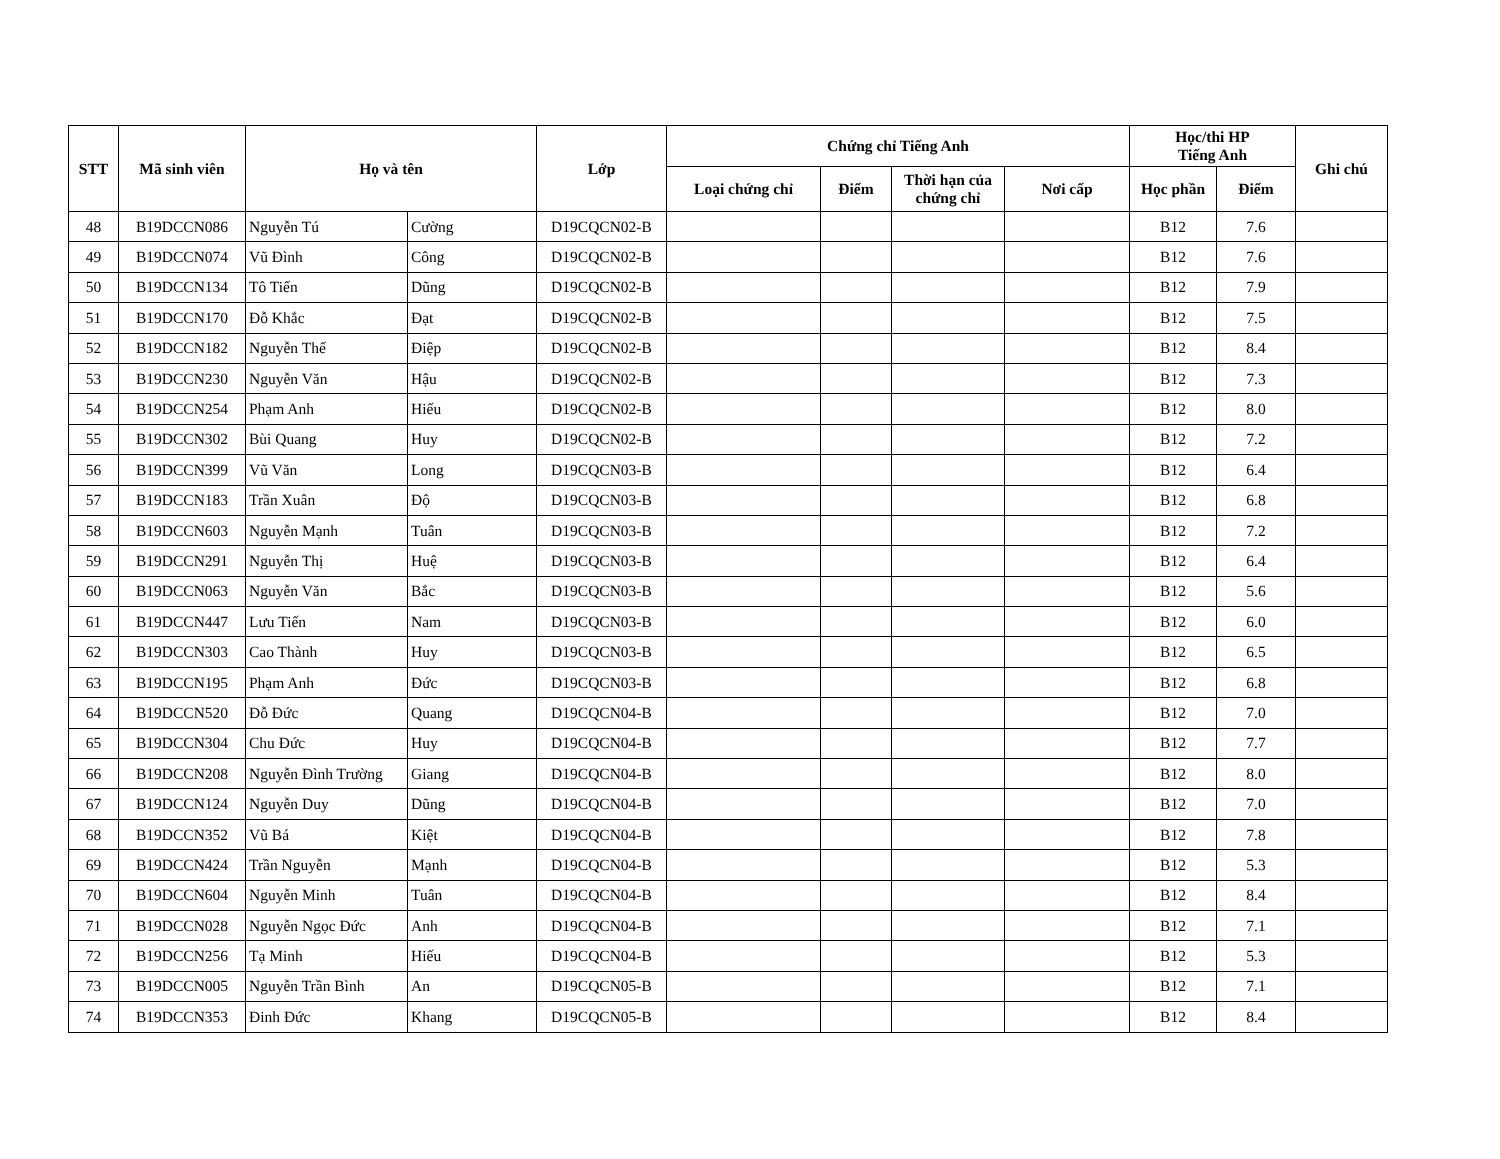| STT | Mã sinh viên | Họ và tên | | Lớp | Chứng chỉ Tiếng Anh | | | | Học/thi HP Tiếng Anh | | Ghi chú |
| --- | --- | --- | --- | --- | --- | --- | --- | --- | --- | --- | --- |
| | | | | | Loại chứng chỉ | Điểm | Thời hạn của chứng chỉ | Nơi cấp | Học phần | Điểm | |
| 48 | B19DCCN086 | Nguyễn Tú | Cường | D19CQCN02-B | | | | | B12 | 7.6 | |
| 49 | B19DCCN074 | Vũ Đình | Công | D19CQCN02-B | | | | | B12 | 7.6 | |
| 50 | B19DCCN134 | Tô Tiến | Dũng | D19CQCN02-B | | | | | B12 | 7.9 | |
| 51 | B19DCCN170 | Đỗ Khắc | Đạt | D19CQCN02-B | | | | | B12 | 7.5 | |
| 52 | B19DCCN182 | Nguyễn Thế | Điệp | D19CQCN02-B | | | | | B12 | 8.4 | |
| 53 | B19DCCN230 | Nguyễn Văn | Hậu | D19CQCN02-B | | | | | B12 | 7.3 | |
| 54 | B19DCCN254 | Phạm Anh | Hiếu | D19CQCN02-B | | | | | B12 | 8.0 | |
| 55 | B19DCCN302 | Bùi Quang | Huy | D19CQCN02-B | | | | | B12 | 7.2 | |
| 56 | B19DCCN399 | Vũ Văn | Long | D19CQCN03-B | | | | | B12 | 6.4 | |
| 57 | B19DCCN183 | Trần Xuân | Độ | D19CQCN03-B | | | | | B12 | 6.8 | |
| 58 | B19DCCN603 | Nguyễn Mạnh | Tuân | D19CQCN03-B | | | | | B12 | 7.2 | |
| 59 | B19DCCN291 | Nguyễn Thị | Huệ | D19CQCN03-B | | | | | B12 | 6.4 | |
| 60 | B19DCCN063 | Nguyễn Văn | Bắc | D19CQCN03-B | | | | | B12 | 5.6 | |
| 61 | B19DCCN447 | Lưu Tiến | Nam | D19CQCN03-B | | | | | B12 | 6.0 | |
| 62 | B19DCCN303 | Cao Thành | Huy | D19CQCN03-B | | | | | B12 | 6.5 | |
| 63 | B19DCCN195 | Phạm Anh | Đức | D19CQCN03-B | | | | | B12 | 6.8 | |
| 64 | B19DCCN520 | Đỗ Đức | Quang | D19CQCN04-B | | | | | B12 | 7.0 | |
| 65 | B19DCCN304 | Chu Đức | Huy | D19CQCN04-B | | | | | B12 | 7.7 | |
| 66 | B19DCCN208 | Nguyễn Đình Trường | Giang | D19CQCN04-B | | | | | B12 | 8.0 | |
| 67 | B19DCCN124 | Nguyễn Duy | Dũng | D19CQCN04-B | | | | | B12 | 7.0 | |
| 68 | B19DCCN352 | Vũ Bá | Kiệt | D19CQCN04-B | | | | | B12 | 7.8 | |
| 69 | B19DCCN424 | Trần Nguyễn | Mạnh | D19CQCN04-B | | | | | B12 | 5.3 | |
| 70 | B19DCCN604 | Nguyễn Minh | Tuân | D19CQCN04-B | | | | | B12 | 8.4 | |
| 71 | B19DCCN028 | Nguyễn Ngọc Đức | Anh | D19CQCN04-B | | | | | B12 | 7.1 | |
| 72 | B19DCCN256 | Tạ Minh | Hiếu | D19CQCN04-B | | | | | B12 | 5.3 | |
| 73 | B19DCCN005 | Nguyễn Trần Bình | An | D19CQCN05-B | | | | | B12 | 7.1 | |
| 74 | B19DCCN353 | Đinh Đức | Khang | D19CQCN05-B | | | | | B12 | 8.4 | |